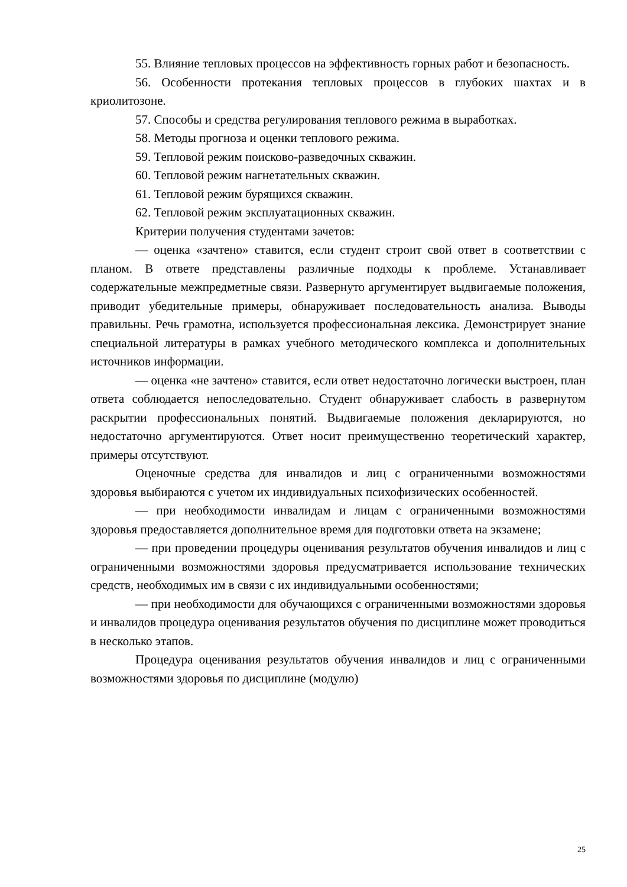55. Влияние тепловых процессов на эффективность горных работ и безопасность.
56. Особенности протекания тепловых процессов в глубоких шахтах и в криолитозоне.
57. Способы и средства регулирования теплового режима в выработках.
58. Методы прогноза и оценки теплового режима.
59. Тепловой режим поисково-разведочных скважин.
60. Тепловой режим нагнетательных скважин.
61. Тепловой режим бурящихся скважин.
62. Тепловой режим эксплуатационных скважин.
Критерии получения студентами зачетов:
— оценка «зачтено» ставится, если студент строит свой ответ в соответствии с планом. В ответе представлены различные подходы к проблеме. Устанавливает содержательные межпредметные связи. Развернуто аргументирует выдвигаемые положения, приводит убедительные примеры, обнаруживает последовательность анализа. Выводы правильны. Речь грамотна, используется профессиональная лексика. Демонстрирует знание специальной литературы в рамках учебного методического комплекса и дополнительных источников информации.
— оценка «не зачтено» ставится, если ответ недостаточно логически выстроен, план ответа соблюдается непоследовательно. Студент обнаруживает слабость в развернутом раскрытии профессиональных понятий. Выдвигаемые положения декларируются, но недостаточно аргументируются. Ответ носит преимущественно теоретический характер, примеры отсутствуют.
Оценочные средства для инвалидов и лиц с ограниченными возможностями здоровья выбираются с учетом их индивидуальных психофизических особенностей.
— при необходимости инвалидам и лицам с ограниченными возможностями здоровья предоставляется дополнительное время для подготовки ответа на экзамене;
— при проведении процедуры оценивания результатов обучения инвалидов и лиц с ограниченными возможностями здоровья предусматривается использование технических средств, необходимых им в связи с их индивидуальными особенностями;
— при необходимости для обучающихся с ограниченными возможностями здоровья и инвалидов процедура оценивания результатов обучения по дисциплине может проводиться в несколько этапов.
Процедура оценивания результатов обучения инвалидов и лиц с ограниченными возможностями здоровья по дисциплине (модулю)
25